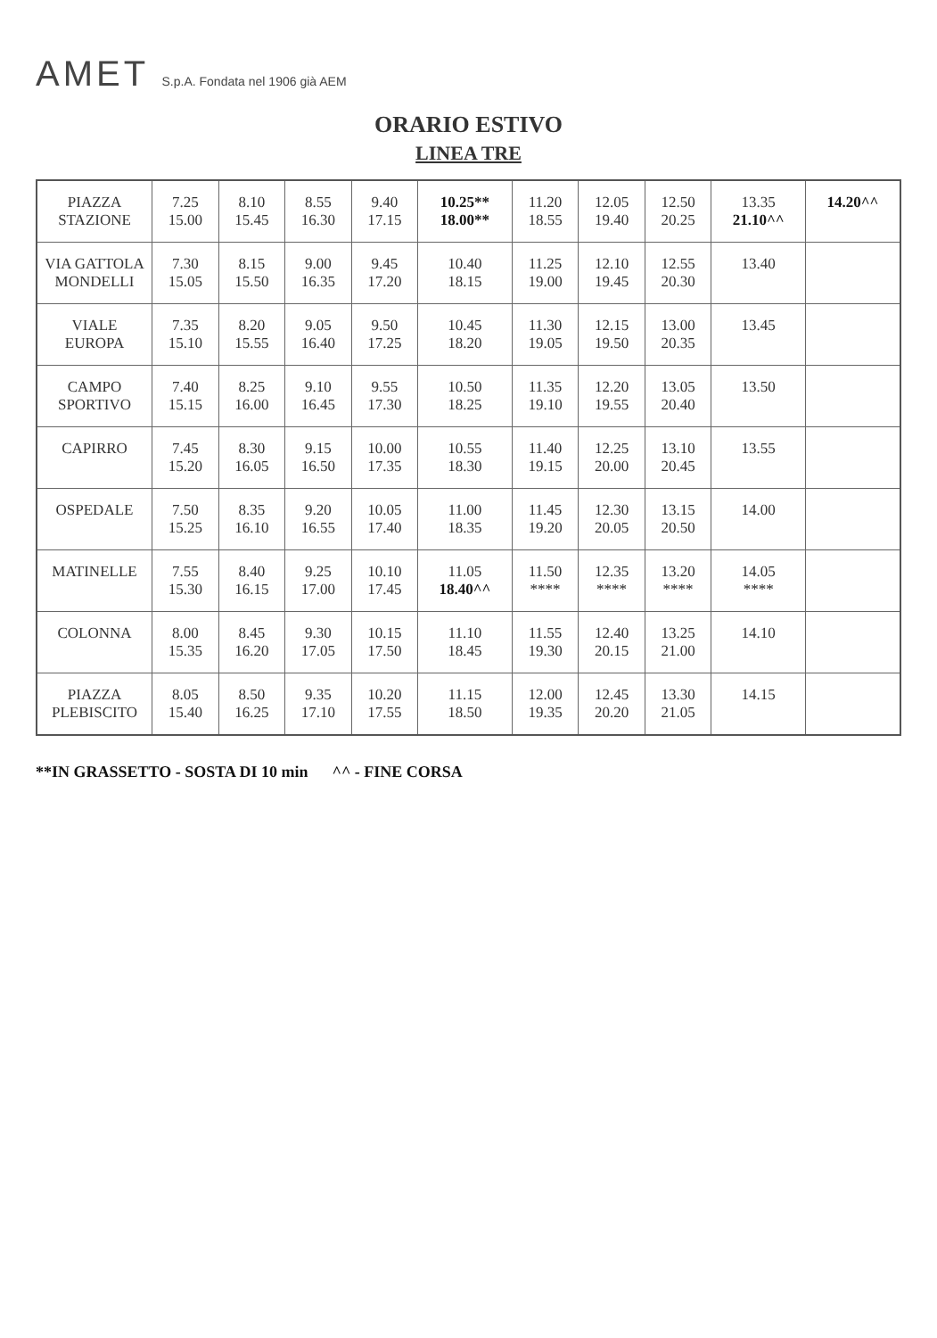AMET S.p.A. Fondata nel 1906 già AEM
ORARIO ESTIVO
LINEA TRE
| PIAZZA STAZIONE | 7.25 15.00 | 8.10 15.45 | 8.55 16.30 | 9.40 17.15 | 10.25** 18.00** | 11.20 18.55 | 12.05 19.40 | 12.50 20.25 | 13.35 21.10^^ | 14.20^^ |
| VIA GATTOLA MONDELLI | 7.30 15.05 | 8.15 15.50 | 9.00 16.35 | 9.45 17.20 | 10.40 18.15 | 11.25 19.00 | 12.10 19.45 | 12.55 20.30 | 13.40 | |
| VIALE EUROPA | 7.35 15.10 | 8.20 15.55 | 9.05 16.40 | 9.50 17.25 | 10.45 18.20 | 11.30 19.05 | 12.15 19.50 | 13.00 20.35 | 13.45 | |
| CAMPO SPORTIVO | 7.40 15.15 | 8.25 16.00 | 9.10 16.45 | 9.55 17.30 | 10.50 18.25 | 11.35 19.10 | 12.20 19.55 | 13.05 20.40 | 13.50 | |
| CAPIRRO | 7.45 15.20 | 8.30 16.05 | 9.15 16.50 | 10.00 17.35 | 10.55 18.30 | 11.40 19.15 | 12.25 20.00 | 13.10 20.45 | 13.55 | |
| OSPEDALE | 7.50 15.25 | 8.35 16.10 | 9.20 16.55 | 10.05 17.40 | 11.00 18.35 | 11.45 19.20 | 12.30 20.05 | 13.15 20.50 | 14.00 | |
| MATINELLE | 7.55 15.30 | 8.40 16.15 | 9.25 17.00 | 10.10 17.45 | 11.05 18.40^^ | 11.50 **** | 12.35 **** | 13.20 **** | 14.05 **** | |
| COLONNA | 8.00 15.35 | 8.45 16.20 | 9.30 17.05 | 10.15 17.50 | 11.10 18.45 | 11.55 19.30 | 12.40 20.15 | 13.25 21.00 | 14.10 | |
| PIAZZA PLEBISCITO | 8.05 15.40 | 8.50 16.25 | 9.35 17.10 | 10.20 17.55 | 11.15 18.50 | 12.00 19.35 | 12.45 20.20 | 13.30 21.05 | 14.15 | |
**IN GRASSETTO - SOSTA DI 10 min ^^ - FINE CORSA